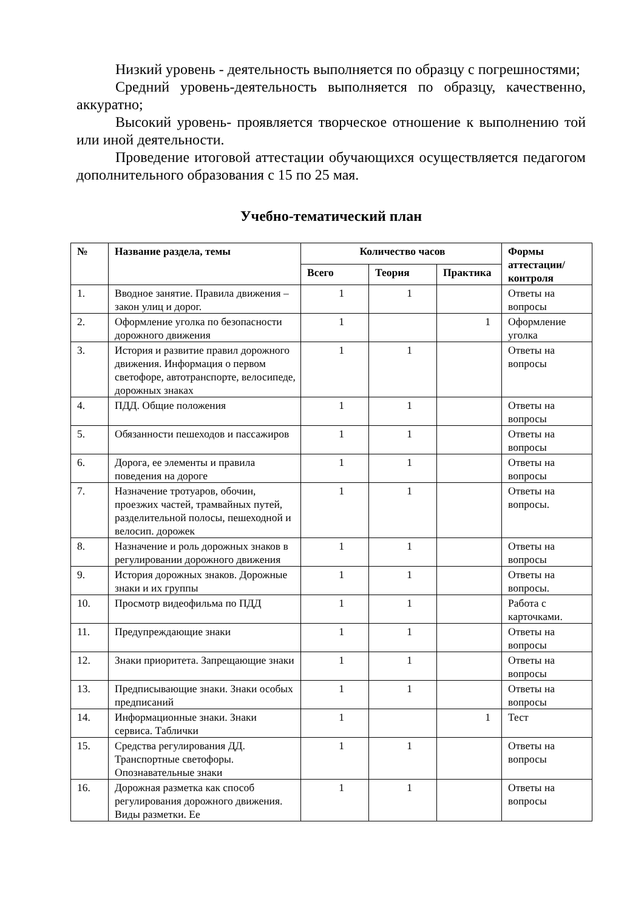Низкий уровень - деятельность выполняется по образцу с погрешностями;
Средний уровень-деятельность выполняется по образцу, качественно, аккуратно;
Высокий уровень- проявляется творческое отношение к выполнению той или иной деятельности.
Проведение итоговой аттестации обучающихся осуществляется педагогом дополнительного образования с 15 по 25 мая.
Учебно-тематический план
| № | Название раздела, темы | Количество часов | | | Формы аттестации/ контроля |
| --- | --- | --- | --- | --- | --- |
| | | Всего | Теория | Практика | |
| 1. | Вводное занятие. Правила движения – закон улиц и дорог. | 1 | 1 | | Ответы на вопросы |
| 2. | Оформление уголка по безопасности дорожного движения | 1 | | 1 | Оформление уголка |
| 3. | История и развитие правил дорожного движения. Информация о первом светофоре, автотранспорте, велосипеде, дорожных знаках | 1 | 1 | | Ответы на вопросы |
| 4. | ПДД. Общие положения | 1 | 1 | | Ответы на вопросы |
| 5. | Обязанности пешеходов и пассажиров | 1 | 1 | | Ответы на вопросы |
| 6. | Дорога, ее элементы и правила поведения на дороге | 1 | 1 | | Ответы на вопросы |
| 7. | Назначение тротуаров, обочин, проезжих частей, трамвайных путей, разделительной полосы, пешеходной и велосип. дорожек | 1 | 1 | | Ответы на вопросы. |
| 8. | Назначение и роль дорожных знаков в регулировании дорожного движения | 1 | 1 | | Ответы на вопросы |
| 9. | История дорожных знаков. Дорожные знаки и их группы | 1 | 1 | | Ответы на вопросы. |
| 10. | Просмотр видеофильма по ПДД | 1 | 1 | | Работа с карточками. |
| 11. | Предупреждающие знаки | 1 | 1 | | Ответы на вопросы |
| 12. | Знаки приоритета. Запрещающие знаки | 1 | 1 | | Ответы на вопросы |
| 13. | Предписывающие знаки. Знаки особых предписаний | 1 | 1 | | Ответы на вопросы |
| 14. | Информационные знаки. Знаки сервиса. Таблички | 1 | | 1 | Тест |
| 15. | Средства регулирования ДД. Транспортные светофоры. Опознавательные знаки | 1 | 1 | | Ответы на вопросы |
| 16. | Дорожная разметка как способ регулирования дорожного движения. Виды разметки. Ее | 1 | 1 | | Ответы на вопросы |